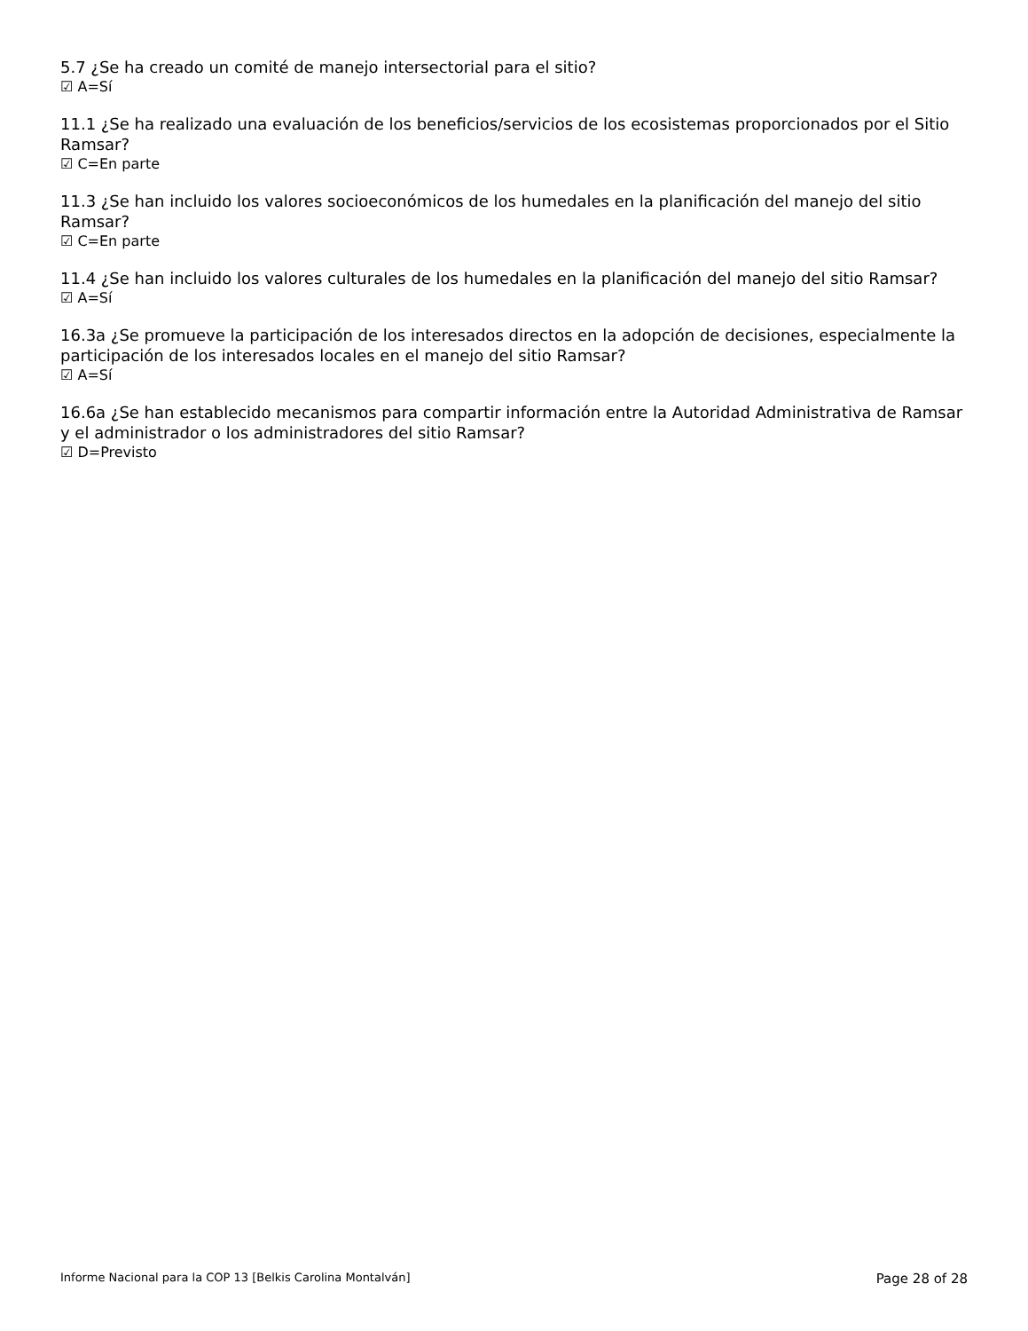5.7 ¿Se ha creado un comité de manejo intersectorial para el sitio?
☑ A=Sí
11.1 ¿Se ha realizado una evaluación de los beneficios/servicios de los ecosistemas proporcionados por el Sitio Ramsar?
☑ C=En parte
11.3 ¿Se han incluido los valores socioeconómicos de los humedales en la planificación del manejo del sitio Ramsar?
☑ C=En parte
11.4 ¿Se han incluido los valores culturales de los humedales en la planificación del manejo del sitio Ramsar?
☑ A=Sí
16.3a ¿Se promueve la participación de los interesados directos en la adopción de decisiones, especialmente la participación de los interesados locales en el manejo del sitio Ramsar?
☑ A=Sí
16.6a ¿Se han establecido mecanismos para compartir información entre la Autoridad Administrativa de Ramsar y el administrador o los administradores del sitio Ramsar?
☑ D=Previsto
Informe Nacional para la COP 13 [Belkis Carolina Montalván] Page 28 of 28